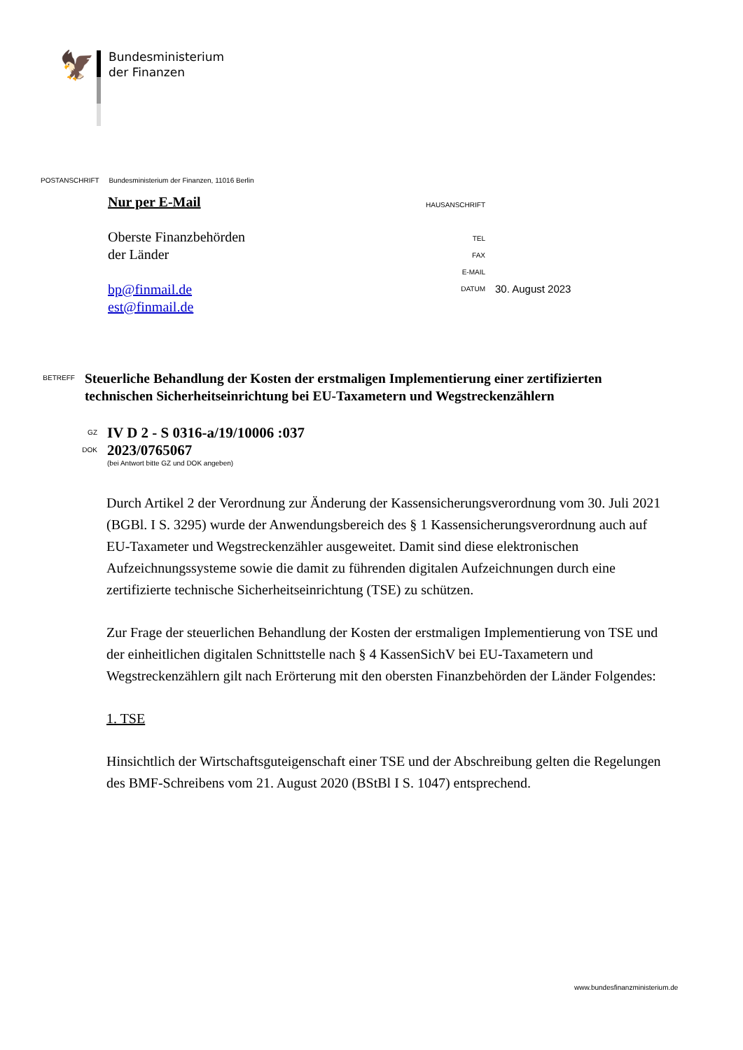🦅
Bundesministerium
der Finanzen
POSTANSCHRIFT Bundesministerium der Finanzen, 11016 Berlin
Nur per E-Mail
Oberste Finanzbehörden
der Länder
bp@finmail.de
est@finmail.de
HAUSANSCHRIFT
TEL
FAX
E-MAIL
DATUM 30. August 2023
BETREFF
Steuerliche Behandlung der Kosten der erstmaligen Implementierung einer zertifizierten technischen Sicherheitseinrichtung bei EU-Taxametern und Wegstreckenzählern
GZ
IV D 2 - S 0316-a/19/10006 :037
DOK
2023/0765067
(bei Antwort bitte GZ und DOK angeben)
Durch Artikel 2 der Verordnung zur Änderung der Kassensicherungsverordnung vom 30. Juli 2021 (BGBl. I S. 3295) wurde der Anwendungsbereich des § 1 Kassensicherungsverordnung auch auf EU-Taxameter und Wegstreckenzähler ausgeweitet. Damit sind diese elektronischen Aufzeichnungssysteme sowie die damit zu führenden digitalen Aufzeichnungen durch eine zertifizierte technische Sicherheitseinrichtung (TSE) zu schützen.
Zur Frage der steuerlichen Behandlung der Kosten der erstmaligen Implementierung von TSE und der einheitlichen digitalen Schnittstelle nach § 4 KassenSichV bei EU-Taxametern und Wegstreckenzählern gilt nach Erörterung mit den obersten Finanzbehörden der Länder Folgendes:
1. TSE
Hinsichtlich der Wirtschaftsguteigenschaft einer TSE und der Abschreibung gelten die Regelungen des BMF-Schreibens vom 21. August 2020 (BStBl I S. 1047) entsprechend.
www.bundesfinanzministerium.de